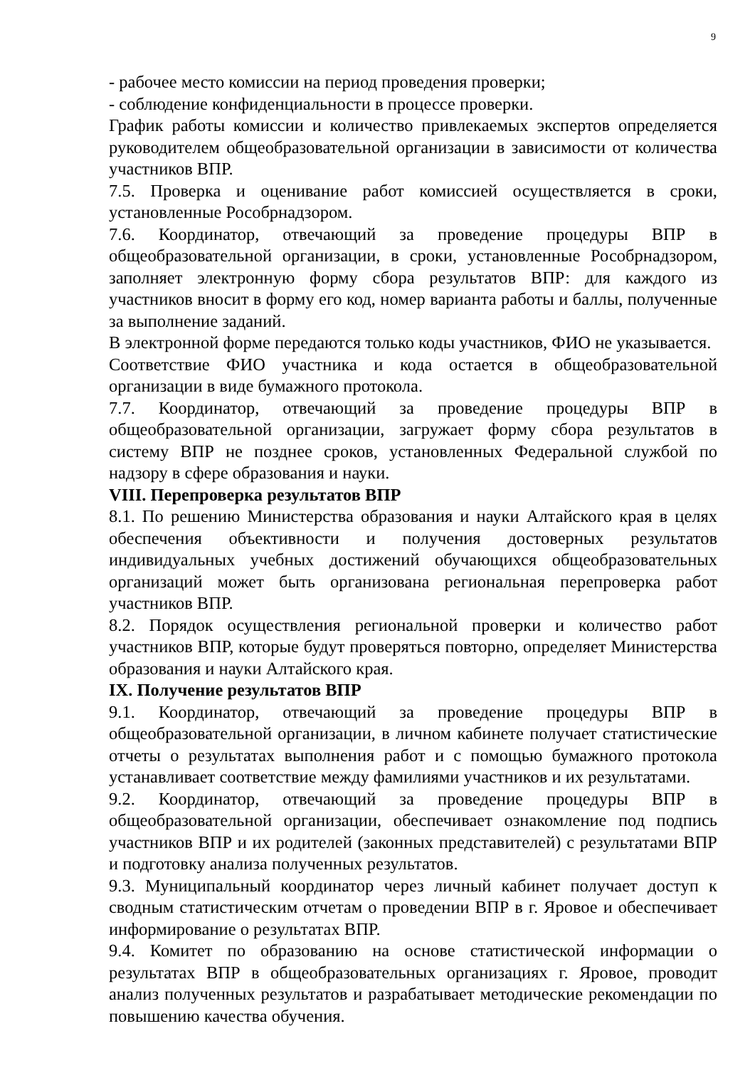9
- рабочее место комиссии на период проведения проверки;
- соблюдение конфиденциальности в процессе проверки.
График работы комиссии и количество привлекаемых экспертов определяется руководителем общеобразовательной организации в зависимости от количества участников ВПР.
7.5. Проверка и оценивание работ комиссией осуществляется в сроки, установленные Рособрнадзором.
7.6. Координатор, отвечающий за проведение процедуры ВПР в общеобразовательной организации, в сроки, установленные Рособрнадзором, заполняет электронную форму сбора результатов ВПР: для каждого из участников вносит в форму его код, номер варианта работы и баллы, полученные за выполнение заданий.
В электронной форме передаются только коды участников, ФИО не указывается.
Соответствие ФИО участника и кода остается в общеобразовательной организации в виде бумажного протокола.
7.7. Координатор, отвечающий за проведение процедуры ВПР в общеобразовательной организации, загружает форму сбора результатов в систему ВПР не позднее сроков, установленных Федеральной службой по надзору в сфере образования и науки.
VIII. Перепроверка результатов ВПР
8.1. По решению Министерства образования и науки Алтайского края в целях обеспечения объективности и получения достоверных результатов индивидуальных учебных достижений обучающихся общеобразовательных организаций может быть организована региональная перепроверка работ участников ВПР.
8.2. Порядок осуществления региональной проверки и количество работ участников ВПР, которые будут проверяться повторно, определяет Министерства образования и науки Алтайского края.
IX. Получение результатов ВПР
9.1. Координатор, отвечающий за проведение процедуры ВПР в общеобразовательной организации, в личном кабинете получает статистические отчеты о результатах выполнения работ и с помощью бумажного протокола устанавливает соответствие между фамилиями участников и их результатами.
9.2. Координатор, отвечающий за проведение процедуры ВПР в общеобразовательной организации, обеспечивает ознакомление под подпись участников ВПР и их родителей (законных представителей) с результатами ВПР и подготовку анализа полученных результатов.
9.3. Муниципальный координатор через личный кабинет получает доступ к сводным статистическим отчетам о проведении ВПР в г. Яровое и обеспечивает информирование о результатах ВПР.
9.4. Комитет по образованию на основе статистической информации о результатах ВПР в общеобразовательных организациях г. Яровое, проводит анализ полученных результатов и разрабатывает методические рекомендации по повышению качества обучения.